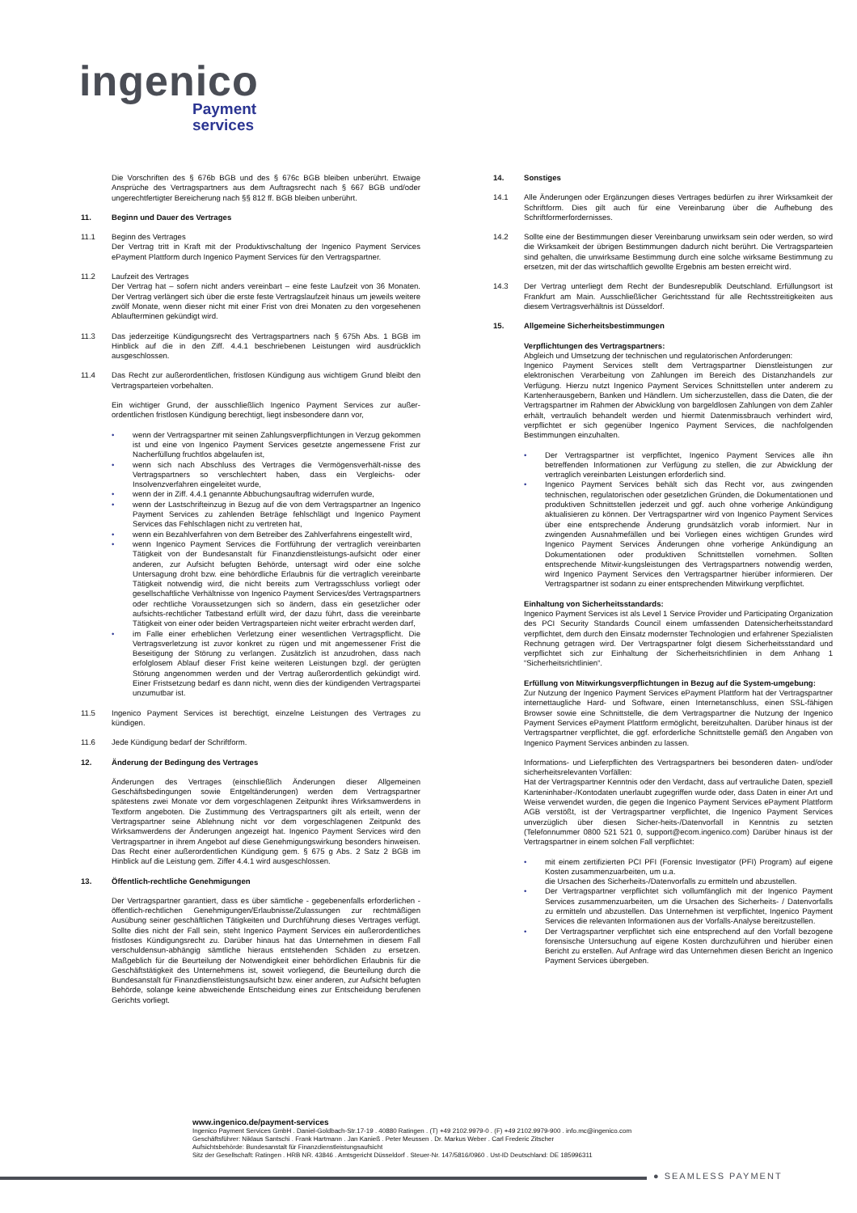ingenico
Payment
services
Die Vorschriften des § 676b BGB und des § 676c BGB bleiben unberührt. Etwaige Ansprüche des Vertragspartners aus dem Auftragsrecht nach § 667 BGB und/oder ungerechtfertigter Bereicherung nach §§ 812 ff. BGB bleiben unberührt.
11. Beginn und Dauer des Vertrages
11.1 Beginn des Vertrages
Der Vertrag tritt in Kraft mit der Produktivschaltung der Ingenico Payment Services ePayment Plattform durch Ingenico Payment Services für den Vertragspartner.
11.2 Laufzeit des Vertrages
Der Vertrag hat – sofern nicht anders vereinbart – eine feste Laufzeit von 36 Monaten. Der Vertrag verlängert sich über die erste feste Vertragslaufzeit hinaus um jeweils weitere zwölf Monate, wenn dieser nicht mit einer Frist von drei Monaten zu den vorgesehenen Ablaufterminen gekündigt wird.
11.3 Das jederzeitige Kündigungsrecht des Vertragspartners nach § 675h Abs. 1 BGB im Hinblick auf die in den Ziff. 4.4.1 beschriebenen Leistungen wird ausdrücklich ausgeschlossen.
11.4 Das Recht zur außerordentlichen, fristlosen Kündigung aus wichtigem Grund bleibt den Vertragsparteien vorbehalten.
Ein wichtiger Grund, der ausschließlich Ingenico Payment Services zur außer-ordentlichen fristlosen Kündigung berechtigt, liegt insbesondere dann vor,
• wenn der Vertragspartner mit seinen Zahlungsverpflichtungen in Verzug gekommen ist und eine von Ingenico Payment Services gesetzte angemessene Frist zur Nacherfüllung fruchtlos abgelaufen ist,
• wenn sich nach Abschluss des Vertrages die Vermögensverhält-nisse des Vertragspartners so verschlechtert haben, dass ein Vergleichs- oder Insolvenzverfahren eingeleitet wurde,
• wenn der in Ziff. 4.4.1 genannte Abbuchungsauftrag widerrufen wurde,
• wenn der Lastschrifteinzug in Bezug auf die von dem Vertragspartner an Ingenico Payment Services zu zahlenden Beträge fehlschlägt und Ingenico Payment Services das Fehlschlagen nicht zu vertreten hat,
• wenn ein Bezahlverfahren von dem Betreiber des Zahlverfahrens eingestellt wird,
• wenn Ingenico Payment Services die Fortführung der vertraglich vereinbarten Tätigkeit von der Bundesanstalt für Finanzdienstleistungs-aufsicht oder einer anderen, zur Aufsicht befugten Behörde, untersagt wird oder eine solche Untersagung droht bzw. eine behördliche Erlaubnis für die vertraglich vereinbarte Tätigkeit notwendig wird, die nicht bereits zum Vertragsschluss vorliegt oder gesellschaftliche Verhältnisse von Ingenico Payment Services/des Vertragspartners oder rechtliche Voraussetzungen sich so ändern, dass ein gesetzlicher oder aufsichts-rechtlicher Tatbestand erfüllt wird, der dazu führt, dass die vereinbarte Tätigkeit von einer oder beiden Vertragsparteien nicht weiter erbracht werden darf,
• im Falle einer erheblichen Verletzung einer wesentlichen Vertragspflicht. Die Vertragsverletzung ist zuvor konkret zu rügen und mit angemessener Frist die Beseitigung der Störung zu verlangen. Zusätzlich ist anzudrohen, dass nach erfolglosem Ablauf dieser Frist keine weiteren Leistungen bzgl. der gerügten Störung angenommen werden und der Vertrag außerordentlich gekündigt wird. Einer Fristsetzung bedarf es dann nicht, wenn dies der kündigenden Vertragspartei unzumutbar ist.
11.5 Ingenico Payment Services ist berechtigt, einzelne Leistungen des Vertrages zu kündigen.
11.6 Jede Kündigung bedarf der Schriftform.
12. Änderung der Bedingung des Vertrages
Änderungen des Vertrages (einschließlich Änderungen dieser Allgemeinen Geschäftsbedingungen sowie Entgeltänderungen) werden dem Vertragspartner spätestens zwei Monate vor dem vorgeschlagenen Zeitpunkt ihres Wirksamwerdens in Textform angeboten. Die Zustimmung des Vertragspartners gilt als erteilt, wenn der Vertragspartner seine Ablehnung nicht vor dem vorgeschlagenen Zeitpunkt des Wirksamwerdens der Änderungen angezeigt hat. Ingenico Payment Services wird den Vertragspartner in ihrem Angebot auf diese Genehmigungswirkung besonders hinweisen. Das Recht einer außerordentlichen Kündigung gem. § 675 g Abs. 2 Satz 2 BGB im Hinblick auf die Leistung gem. Ziffer 4.4.1 wird ausgeschlossen.
13. Öffentlich-rechtliche Genehmigungen
Der Vertragspartner garantiert, dass es über sämtliche - gegebenenfalls erforderlichen - öffentlich-rechtlichen Genehmigungen/Erlaubnisse/Zulassungen zur rechtmäßigen Ausübung seiner geschäftlichen Tätigkeiten und Durchführung dieses Vertrages verfügt. Sollte dies nicht der Fall sein, steht Ingenico Payment Services ein außerordentliches fristloses Kündigungsrecht zu. Darüber hinaus hat das Unternehmen in diesem Fall verschuldensun-abhängig sämtliche hieraus entstehenden Schäden zu ersetzen. Maßgeblich für die Beurteilung der Notwendigkeit einer behördlichen Erlaubnis für die Geschäftstätigkeit des Unternehmens ist, soweit vorliegend, die Beurteilung durch die Bundesanstalt für Finanzdienstleistungsaufsicht bzw. einer anderen, zur Aufsicht befugten Behörde, solange keine abweichende Entscheidung eines zur Entscheidung berufenen Gerichts vorliegt.
14. Sonstiges
14.1 Alle Änderungen oder Ergänzungen dieses Vertrages bedürfen zu ihrer Wirksamkeit der Schriftform. Dies gilt auch für eine Vereinbarung über die Aufhebung des Schriftformerfordernisses.
14.2 Sollte eine der Bestimmungen dieser Vereinbarung unwirksam sein oder werden, so wird die Wirksamkeit der übrigen Bestimmungen dadurch nicht berührt. Die Vertragsparteien sind gehalten, die unwirksame Bestimmung durch eine solche wirksame Bestimmung zu ersetzen, mit der das wirtschaftlich gewollte Ergebnis am besten erreicht wird.
14.3 Der Vertrag unterliegt dem Recht der Bundesrepublik Deutschland. Erfüllungsort ist Frankfurt am Main. Ausschließlicher Gerichtsstand für alle Rechtsstreitigkeiten aus diesem Vertragsverhältnis ist Düsseldorf.
15. Allgemeine Sicherheitsbestimmungen
Verpflichtungen des Vertragspartners:
Abgleich und Umsetzung der technischen und regulatorischen Anforderungen:
Ingenico Payment Services stellt dem Vertragspartner Dienstleistungen zur elektronischen Verarbeitung von Zahlungen im Bereich des Distanzhandels zur Verfügung. Hierzu nutzt Ingenico Payment Services Schnittstellen unter anderem zu Kartenherausgebern, Banken und Händlern. Um sicherzustellen, dass die Daten, die der Vertragspartner im Rahmen der Abwicklung von bargeldlosen Zahlungen von dem Zahler erhält, vertraulich behandelt werden und hiermit Datenmissbrauch verhindert wird, verpflichtet er sich gegenüber Ingenico Payment Services, die nachfolgenden Bestimmungen einzuhalten.
• Der Vertragspartner ist verpflichtet, Ingenico Payment Services alle ihn betreffenden Informationen zur Verfügung zu stellen, die zur Abwicklung der vertraglich vereinbarten Leistungen erforderlich sind.
• Ingenico Payment Services behält sich das Recht vor, aus zwingenden technischen, regulatorischen oder gesetzlichen Gründen, die Dokumentationen und produktiven Schnittstellen jederzeit und ggf. auch ohne vorherige Ankündigung aktualisieren zu können. Der Vertragspartner wird von Ingenico Payment Services über eine entsprechende Änderung grundsätzlich vorab informiert. Nur in zwingenden Ausnahmefällen und bei Vorliegen eines wichtigen Grundes wird Ingenico Payment Services Änderungen ohne vorherige Ankündigung an Dokumentationen oder produktiven Schnittstellen vornehmen. Sollten entsprechende Mitwir-kungsleistungen des Vertragspartners notwendig werden, wird Ingenico Payment Services den Vertragspartner hierüber informieren. Der Vertragspartner ist sodann zu einer entsprechenden Mitwirkung verpflichtet.
Einhaltung von Sicherheitsstandards:
Ingenico Payment Services ist als Level 1 Service Provider und Participating Organization des PCI Security Standards Council einem umfassenden Datensicherheitsstandard verpflichtet, dem durch den Einsatz modernster Technologien und erfahrener Spezialisten Rechnung getragen wird. Der Vertragspartner folgt diesem Sicherheitsstandard und verpflichtet sich zur Einhaltung der Sicherheitsrichtlinien in dem Anhang 1 “Sicherheitsrichtlinien“.
Erfüllung von Mitwirkungsverpflichtungen in Bezug auf die System-umgebung:
Zur Nutzung der Ingenico Payment Services ePayment Plattform hat der Vertragspartner internettaugliche Hard- und Software, einen Internetanschluss, einen SSL-fähigen Browser sowie eine Schnittstelle, die dem Vertragspartner die Nutzung der Ingenico Payment Services ePayment Plattform ermöglicht, bereitzuhalten. Darüber hinaus ist der Vertragspartner verpflichtet, die ggf. erforderliche Schnittstelle gemäß den Angaben von Ingenico Payment Services anbinden zu lassen.
Informations- und Lieferpflichten des Vertragspartners bei besonderen daten- und/oder sicherheitsrelevanten Vorfällen:
Hat der Vertragspartner Kenntnis oder den Verdacht, dass auf vertrauliche Daten, speziell Karteninhaber-/Kontodaten unerlaubt zugegriffen wurde oder, dass Daten in einer Art und Weise verwendet wurden, die gegen die Ingenico Payment Services ePayment Plattform AGB verstößt, ist der Vertragspartner verpflichtet, die Ingenico Payment Services unverzüglich über diesen Sicher-heits-/Datenvorfall in Kenntnis zu setzten (Telefonnummer 0800 521 521 0, support@ecom.ingenico.com) Darüber hinaus ist der Vertragspartner in einem solchen Fall verpflichtet:
• mit einem zertifizierten PCI PFI (Forensic Investigator (PFI) Program) auf eigene Kosten zusammenzuarbeiten, um u.a.
die Ursachen des Sicherheits-/Datenvorfalls zu ermitteln und abzustellen.
• Der Vertragspartner verpflichtet sich vollumfänglich mit der Ingenico Payment Services zusammenzuarbeiten, um die Ursachen des Sicherheits- / Datenvorfalls zu ermitteln und abzustellen. Das Unternehmen ist verpflichtet, Ingenico Payment Services die relevanten Informationen aus der Vorfalls-Analyse bereitzustellen.
• Der Vertragspartner verpflichtet sich eine entsprechend auf den Vorfall bezogene forensische Untersuchung auf eigene Kosten durchzuführen und hierüber einen Bericht zu erstellen. Auf Anfrage wird das Unternehmen diesen Bericht an Ingenico Payment Services übergeben.
www.ingenico.de/payment-services
Ingenico Payment Services GmbH . Daniel-Goldbach-Str.17-19 . 40880 Ratingen . (T) +49 2102.9979-0 . (F) +49 2102.9979-900 . info.mc@ingenico.com
Geschäftsführer: Niklaus Santschi . Frank Hartmann . Jan Kanieß . Peter Meussen . Dr. Markus Weber . Carl Frederic Zitscher
Aufsichtsbehörde: Bundesanstalt für Finanzdienstleistungsaufsicht
Sitz der Gesellschaft: Ratingen . HRB NR. 43846 . Amtsgericht Düsseldorf . Steuer-Nr. 147/5816/0960 . Ust-ID Deutschland: DE 185996311
● SEAMLESS PAYMENT